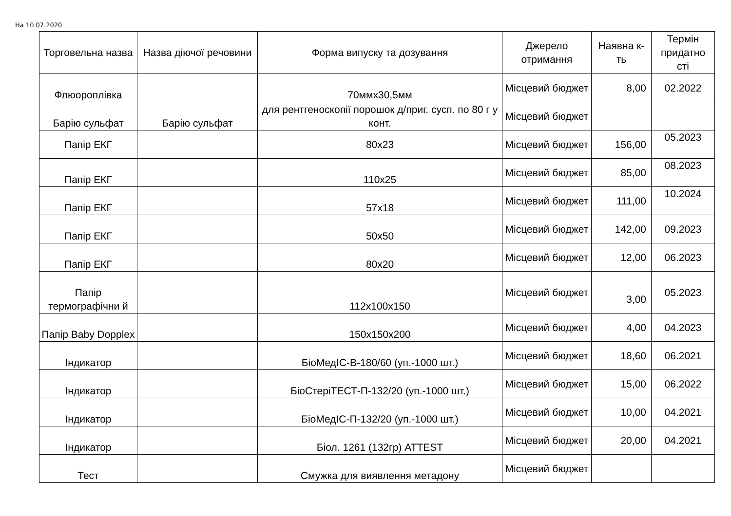На 10.07.2020
| Торговельна назва | Назва діючої речовини | Форма випуску та дозування | Джерело отримання | Наявна к-ть | Термін придатно сті |
| --- | --- | --- | --- | --- | --- |
| Флюороплівка | | 70ммх30,5мм | Місцевий бюджет | 8,00 | 02.2022 |
| Барію сульфат | Барію сульфат | для рентгеноскопії порошок д/приг. сусп. по 80 г у конт. | Місцевий бюджет | | |
| Папір ЕКГ | | 80х23 | Місцевий бюджет | 156,00 | 05.2023 |
| Папір ЕКГ | | 110х25 | Місцевий бюджет | 85,00 | 08.2023 |
| Папір ЕКГ | | 57х18 | Місцевий бюджет | 111,00 | 10.2024 |
| Папір ЕКГ | | 50х50 | Місцевий бюджет | 142,00 | 09.2023 |
| Папір ЕКГ | | 80х20 | Місцевий бюджет | 12,00 | 06.2023 |
| Папір термографічни й | | 112х100х150 | Місцевий бюджет | 3,00 | 05.2023 |
| Папір Baby Dopplex | | 150х150х200 | Місцевий бюджет | 4,00 | 04.2023 |
| Індикатор | | БіоМедІС-В-180/60 (уп.-1000 шт.) | Місцевий бюджет | 18,60 | 06.2021 |
| Індикатор | | БіоСтеріТЕСТ-П-132/20 (уп.-1000 шт.) | Місцевий бюджет | 15,00 | 06.2022 |
| Індикатор | | БіоМедІС-П-132/20 (уп.-1000 шт.) | Місцевий бюджет | 10,00 | 04.2021 |
| Індикатор | | Біол. 1261 (132гр) ATTEST | Місцевий бюджет | 20,00 | 04.2021 |
| Тест | | Смужка для виявлення метадону | Місцевий бюджет | | |